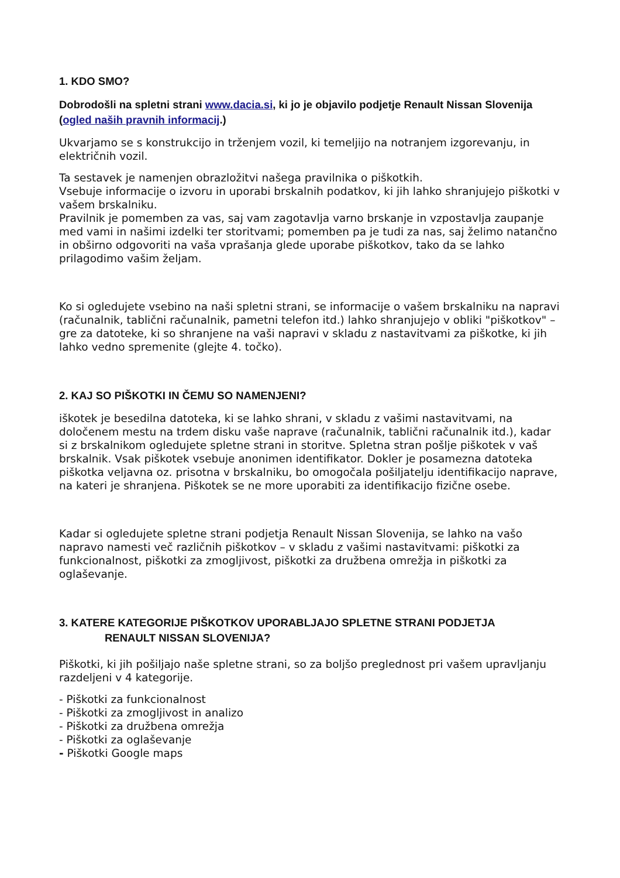1. KDO SMO?
Dobrodošli na spletni strani www.dacia.si, ki jo je objavilo podjetje Renault Nissan Slovenija (ogled naših pravnih informacij.)
Ukvarjamo se s konstrukcijo in trženjem vozil, ki temeljijo na notranjem izgorevanju, in električnih vozil.
Ta sestavek je namenjen obrazložitvi našega pravilnika o piškotkih.
Vsebuje informacije o izvoru in uporabi brskalnih podatkov, ki jih lahko shranjujejo piškotki v vašem brskalniku.
Pravilnik je pomemben za vas, saj vam zagotavlja varno brskanje in vzpostavlja zaupanje med vami in našimi izdelki ter storitvami; pomemben pa je tudi za nas, saj želimo natančno in obširno odgovoriti na vaša vprašanja glede uporabe piškotkov, tako da se lahko prilagodimo vašim željam.
Ko si ogledujete vsebino na naši spletni strani, se informacije o vašem brskalniku na napravi (računalnik, tablični računalnik, pametni telefon itd.) lahko shranjujejo v obliki "piškotkov" – gre za datoteke, ki so shranjene na vaši napravi v skladu z nastavitvami za piškotke, ki jih lahko vedno spremenite (glejte 4. točko).
2. KAJ SO PIŠKOTKI IN ČEMU SO NAMENJENI?
iškotek je besedilna datoteka, ki se lahko shrani, v skladu z vašimi nastavitvami, na določenem mestu na trdem disku vaše naprave (računalnik, tablični računalnik itd.), kadar si z brskalnikom ogledujete spletne strani in storitve. Spletna stran pošlje piškotek v vaš brskalnik. Vsak piškotek vsebuje anonimen identifikator. Dokler je posamezna datoteka piškotka veljavna oz. prisotna v brskalniku, bo omogočala pošiljatelju identifikacijo naprave, na kateri je shranjena. Piškotek se ne more uporabiti za identifikacijo fizične osebe.
Kadar si ogledujete spletne strani podjetja Renault Nissan Slovenija, se lahko na vašo napravo namesti več različnih piškotkov – v skladu z vašimi nastavitvami: piškotki za funkcionalnost, piškotki za zmogljivost, piškotki za družbena omrežja in piškotki za oglaševanje.
3. KATERE KATEGORIJE PIŠKOTKOV UPORABLJAJO SPLETNE STRANI PODJETJA
RENAULT NISSAN SLOVENIJA?
Piškotki, ki jih pošiljajo naše spletne strani, so za boljšo preglednost pri vašem upravljanju razdeljeni v 4 kategorije.
- Piškotki za funkcionalnost
- Piškotki za zmogljivost in analizo
- Piškotki za družbena omrežja
- Piškotki za oglaševanje
- Piškotki Google maps